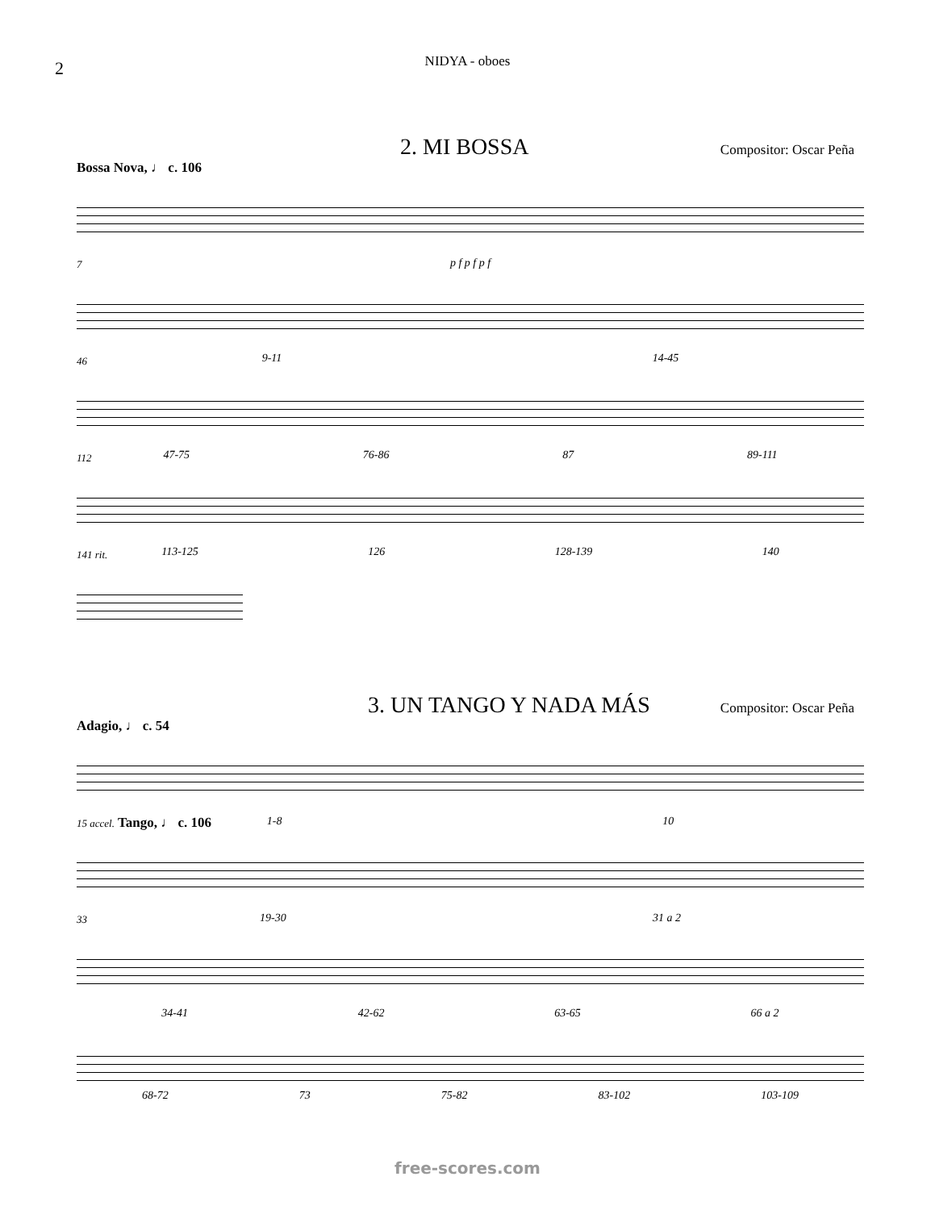2
NIDYA - oboes
2. MI BOSSA
Compositor: Oscar Peña
Bossa Nova, ♩ c. 106
p f p f p f
7
9-11 14-45
46
47-75 76-86 87 89-111
112
113-125 126 128-139 140
141 rit.
3. UN TANGO Y NADA MÁS
Compositor: Oscar Peña
Adagio, ♩ c. 54
1-8 10
15 accel. Tango, ♩ c. 106
19-30 31 a 2
33
34-41 42-62 63-65 66 a 2
68-72 73 75-82 83-102 103-109
free-scores.com